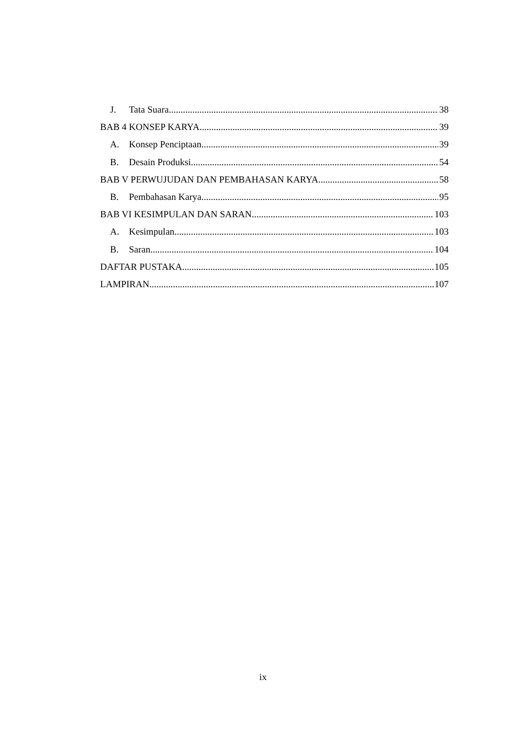J. Tata Suara 38
BAB 4 KONSEP KARYA 39
A. Konsep Penciptaan 39
B. Desain Produksi 54
BAB V PERWUJUDAN DAN PEMBAHASAN KARYA 58
B. Pembahasan Karya 95
BAB VI KESIMPULAN DAN SARAN 103
A. Kesimpulan 103
B. Saran 104
DAFTAR PUSTAKA 105
LAMPIRAN 107
ix